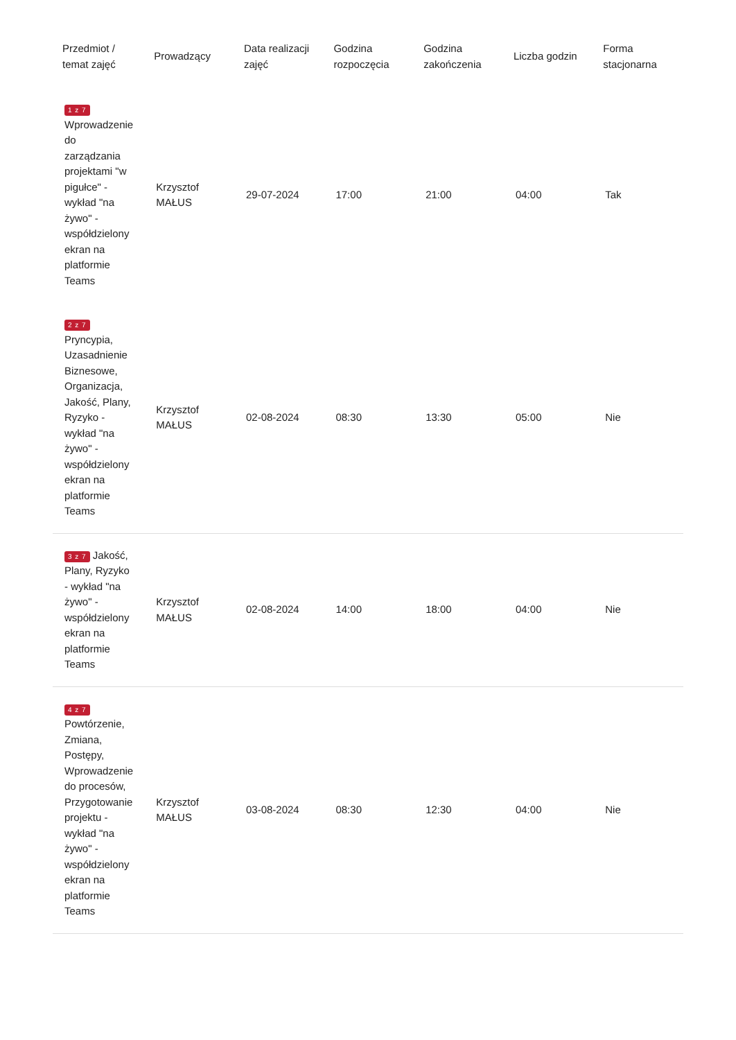| Przedmiot / temat zajęć | Prowadzący | Data realizacji zajęć | Godzina rozpoczęcia | Godzina zakończenia | Liczba godzin | Forma stacjonarna |
| --- | --- | --- | --- | --- | --- | --- |
| 1 z 7 Wprowadzenie do zarządzania projektami "w pigułce" - wykład "na żywo" - współdzielony ekran na platformie Teams | Krzysztof MAŁUS | 29-07-2024 | 17:00 | 21:00 | 04:00 | Tak |
| 2 z 7 Pryncypia, Uzasadnienie Biznesowe, Organizacja, Jakość, Plany, Ryzyko - wykład "na żywo" - współdzielony ekran na platformie Teams | Krzysztof MAŁUS | 02-08-2024 | 08:30 | 13:30 | 05:00 | Nie |
| 3 z 7 Jakość, Plany, Ryzyko - wykład "na żywo" - współdzielony ekran na platformie Teams | Krzysztof MAŁUS | 02-08-2024 | 14:00 | 18:00 | 04:00 | Nie |
| 4 z 7 Powtórzenie, Zmiana, Postępy, Wprowadzenie do procesów, Przygotowanie projektu - wykład "na żywo" - współdzielony ekran na platformie Teams | Krzysztof MAŁUS | 03-08-2024 | 08:30 | 12:30 | 04:00 | Nie |